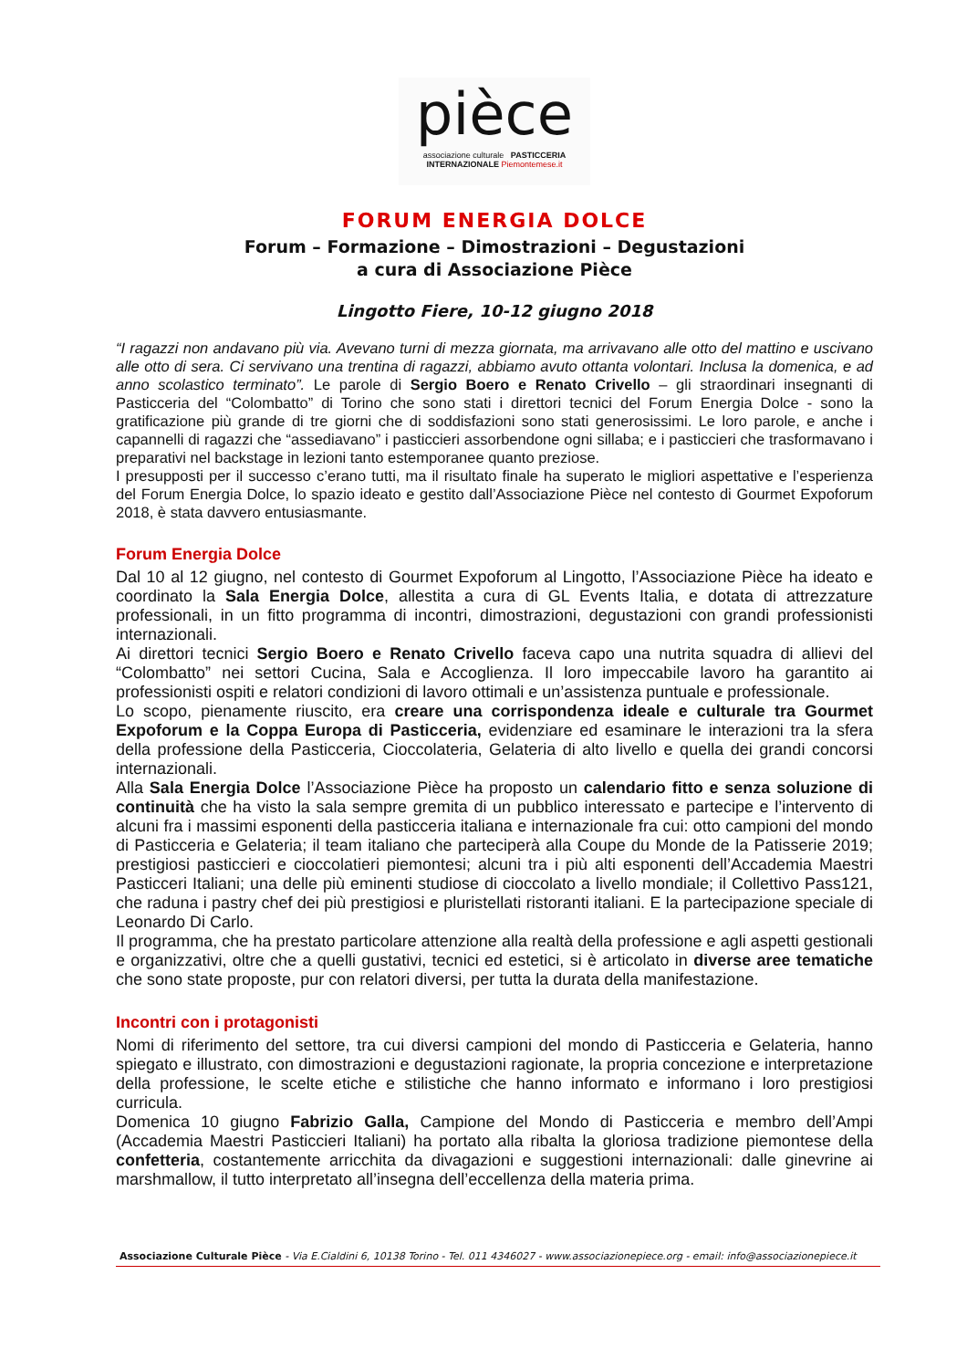pièce
associazione culturale PASTICCERIA INTERNAZIONALE Piemontemese.it
FORUM ENERGIA DOLCE
Forum – Formazione – Dimostrazioni – Degustazioni
a cura di Associazione Pièce
Lingotto Fiere, 10-12 giugno 2018
“I ragazzi non andavano più via. Avevano turni di mezza giornata, ma arrivavano alle otto del mattino e uscivano alle otto di sera. Ci servivano una trentina di ragazzi, abbiamo avuto ottanta volontari. Inclusa la domenica, e ad anno scolastico terminato”. Le parole di Sergio Boero e Renato Crivello – gli straordinari insegnanti di Pasticceria del “Colombatto” di Torino che sono stati i direttori tecnici del Forum Energia Dolce - sono la gratificazione più grande di tre giorni che di soddisfazioni sono stati generosissimi. Le loro parole, e anche i capannelli di ragazzi che “assediavano” i pasticcieri assorbendone ogni sillaba; e i pasticcieri che trasformavano i preparativi nel backstage in lezioni tanto estemporanee quanto preziose.
I presupposti per il successo c’erano tutti, ma il risultato finale ha superato le migliori aspettative e l’esperienza del Forum Energia Dolce, lo spazio ideato e gestito dall’Associazione Pièce nel contesto di Gourmet Expoforum 2018, è stata davvero entusiasmante.
Forum Energia Dolce
Dal 10 al 12 giugno, nel contesto di Gourmet Expoforum al Lingotto, l’Associazione Pièce ha ideato e coordinato la Sala Energia Dolce, allestita a cura di GL Events Italia, e dotata di attrezzature professionali, in un fitto programma di incontri, dimostrazioni, degustazioni con grandi professionisti internazionali.
Ai direttori tecnici Sergio Boero e Renato Crivello faceva capo una nutrita squadra di allievi del “Colombatto” nei settori Cucina, Sala e Accoglienza. Il loro impeccabile lavoro ha garantito ai professionisti ospiti e relatori condizioni di lavoro ottimali e un’assistenza puntuale e professionale.
Lo scopo, pienamente riuscito, era creare una corrispondenza ideale e culturale tra Gourmet Expoforum e la Coppa Europa di Pasticceria, evidenziare ed esaminare le interazioni tra la sfera della professione della Pasticceria, Cioccolateria, Gelateria di alto livello e quella dei grandi concorsi internazionali.
Alla Sala Energia Dolce l’Associazione Pièce ha proposto un calendario fitto e senza soluzione di continuità che ha visto la sala sempre gremita di un pubblico interessato e partecipe e l’intervento di alcuni fra i massimi esponenti della pasticceria italiana e internazionale fra cui: otto campioni del mondo di Pasticceria e Gelateria; il team italiano che parteciperà alla Coupe du Monde de la Patisserie 2019; prestigiosi pasticcieri e cioccolatieri piemontesi; alcuni tra i più alti esponenti dell’Accademia Maestri Pasticceri Italiani; una delle più eminenti studiose di cioccolato a livello mondiale; il Collettivo Pass121, che raduna i pastry chef dei più prestigiosi e pluristellati ristoranti italiani. E la partecipazione speciale di Leonardo Di Carlo.
Il programma, che ha prestato particolare attenzione alla realtà della professione e agli aspetti gestionali e organizzativi, oltre che a quelli gustativi, tecnici ed estetici, si è articolato in diverse aree tematiche che sono state proposte, pur con relatori diversi, per tutta la durata della manifestazione.
Incontri con i protagonisti
Nomi di riferimento del settore, tra cui diversi campioni del mondo di Pasticceria e Gelateria, hanno spiegato e illustrato, con dimostrazioni e degustazioni ragionate, la propria concezione e interpretazione della professione, le scelte etiche e stilistiche che hanno informato e informano i loro prestigiosi curricula.
Domenica 10 giugno Fabrizio Galla, Campione del Mondo di Pasticceria e membro dell’Ampi (Accademia Maestri Pasticcieri Italiani) ha portato alla ribalta la gloriosa tradizione piemontese della confetteria, costantemente arricchita da divagazioni e suggestioni internazionali: dalle ginevrine ai marshmallow, il tutto interpretato all’insegna dell’eccellenza della materia prima.
Associazione Culturale Pièce - Via E.Cialdini 6, 10138 Torino - Tel. 011 4346027 - www.associazionepiece.org - email: info@associazionepiece.it